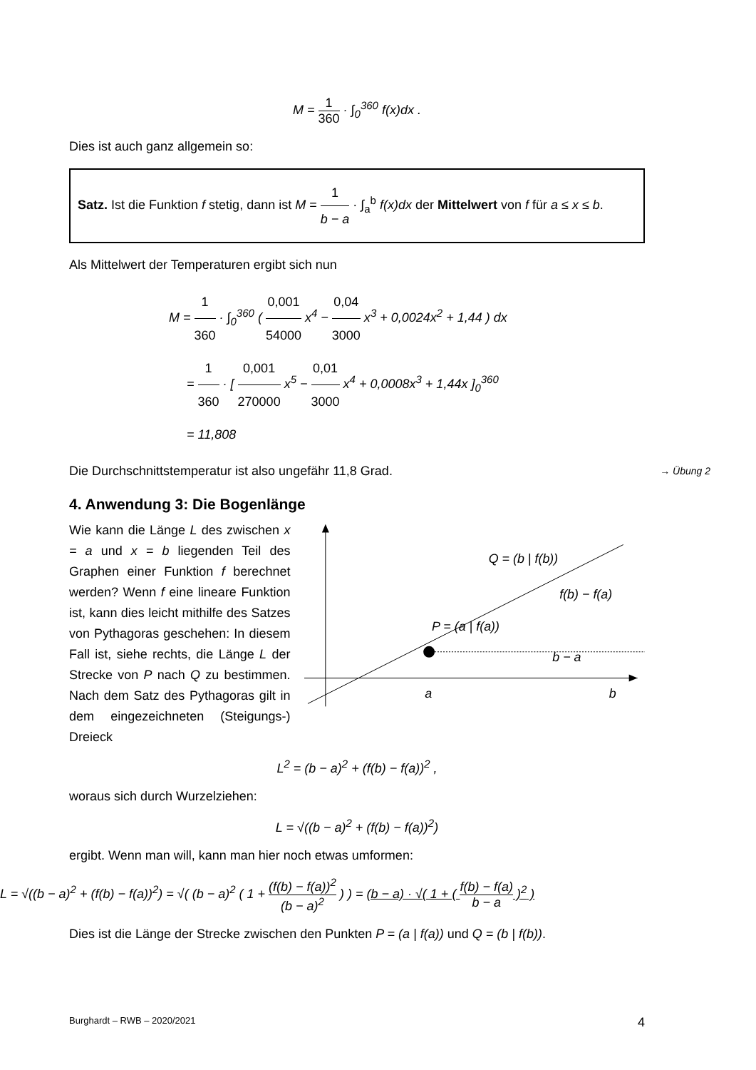M = 1 360 · ∫<sub>0</sub><sup>360</sup> f(x)dx .
Dies ist auch ganz allgemein so:
Satz. Ist die Funktion f stetig, dann ist M = 1 b − a · ∫<sub>a</sub><sup>b</sup> f(x)dx der Mittelwert von f für a ≤ x ≤ b.
Als Mittelwert der Temperaturen ergibt sich nun
M = 1 360 · ∫<sub>0</sub><sup>360</sup> ( 0,001 54000 x<sup>4</sup> − 0,04 3000 x<sup>3</sup> + 0,0024x<sup>2</sup> + 1,44 ) dx
= 1 360 · [ 0,001 270000 x<sup>5</sup> − 0,01 3000 x<sup>4</sup> + 0,0008x<sup>3</sup> + 1,44x ]<sub>0</sub><sup>360</sup>
= 11,808
Die Durchschnittstemperatur ist also ungefähr 11,8 Grad. → Übung 2
4. Anwendung 3: Die Bogenlänge
Wie kann die Länge L des zwischen x = a und x = b liegenden Teil des Graphen einer Funktion f berechnet werden? Wenn f eine lineare Funktion ist, kann dies leicht mithilfe des Satzes von Pythagoras geschehen: In diesem Fall ist, siehe rechts, die Länge L der Strecke von P nach Q zu bestimmen. Nach dem Satz des Pythagoras gilt in dem eingezeichneten (Steigungs-) Dreieck
a
b
b − a
P = (a | f(a))
Q = (b | f(b))
f(b) − f(a)
L<sup>2</sup> = (b − a)<sup>2</sup> + (f(b) − f(a))<sup>2</sup> ,
woraus sich durch Wurzelziehen:
L = √((b − a)<sup>2</sup> + (f(b) − f(a))<sup>2</sup>)
ergibt. Wenn man will, kann man hier noch etwas umformen:
L = √((b − a)<sup>2</sup> + (f(b) − f(a))<sup>2</sup>) = √( (b − a)<sup>2</sup> ( 1 + (f(b) − f(a))<sup>2</sup> (b − a)<sup>2</sup> ) ) = (b − a) · √( 1 + ( f(b) − f(a) b − a )<sup>2</sup> )
Dies ist die Länge der Strecke zwischen den Punkten P = (a | f(a)) und Q = (b | f(b)).
Burghardt – RWB – 2020/2021 4